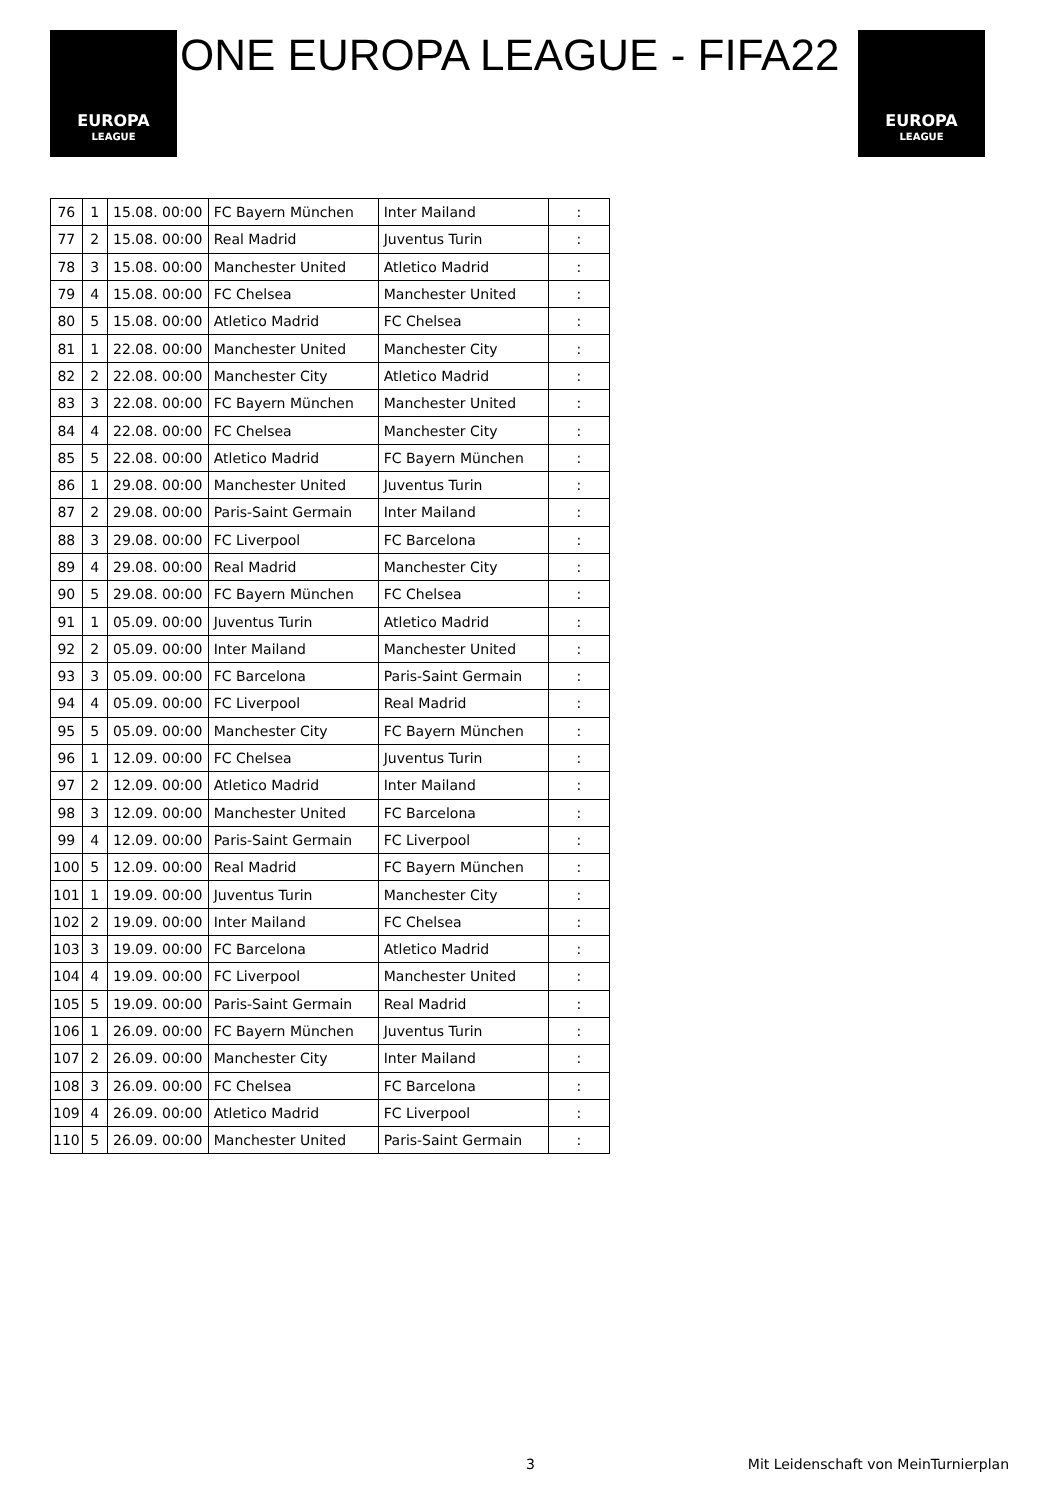EUROPA
LEAGUE
ONE EUROPA LEAGUE - FIFA22
EUROPA
LEAGUE
| 76 | 1 | 15.08. 00:00 | FC Bayern München | Inter Mailand | : |
| 77 | 2 | 15.08. 00:00 | Real Madrid | Juventus Turin | : |
| 78 | 3 | 15.08. 00:00 | Manchester United | Atletico Madrid | : |
| 79 | 4 | 15.08. 00:00 | FC Chelsea | Manchester United | : |
| 80 | 5 | 15.08. 00:00 | Atletico Madrid | FC Chelsea | : |
| 81 | 1 | 22.08. 00:00 | Manchester United | Manchester City | : |
| 82 | 2 | 22.08. 00:00 | Manchester City | Atletico Madrid | : |
| 83 | 3 | 22.08. 00:00 | FC Bayern München | Manchester United | : |
| 84 | 4 | 22.08. 00:00 | FC Chelsea | Manchester City | : |
| 85 | 5 | 22.08. 00:00 | Atletico Madrid | FC Bayern München | : |
| 86 | 1 | 29.08. 00:00 | Manchester United | Juventus Turin | : |
| 87 | 2 | 29.08. 00:00 | Paris-Saint Germain | Inter Mailand | : |
| 88 | 3 | 29.08. 00:00 | FC Liverpool | FC Barcelona | : |
| 89 | 4 | 29.08. 00:00 | Real Madrid | Manchester City | : |
| 90 | 5 | 29.08. 00:00 | FC Bayern München | FC Chelsea | : |
| 91 | 1 | 05.09. 00:00 | Juventus Turin | Atletico Madrid | : |
| 92 | 2 | 05.09. 00:00 | Inter Mailand | Manchester United | : |
| 93 | 3 | 05.09. 00:00 | FC Barcelona | Paris-Saint Germain | : |
| 94 | 4 | 05.09. 00:00 | FC Liverpool | Real Madrid | : |
| 95 | 5 | 05.09. 00:00 | Manchester City | FC Bayern München | : |
| 96 | 1 | 12.09. 00:00 | FC Chelsea | Juventus Turin | : |
| 97 | 2 | 12.09. 00:00 | Atletico Madrid | Inter Mailand | : |
| 98 | 3 | 12.09. 00:00 | Manchester United | FC Barcelona | : |
| 99 | 4 | 12.09. 00:00 | Paris-Saint Germain | FC Liverpool | : |
| 100 | 5 | 12.09. 00:00 | Real Madrid | FC Bayern München | : |
| 101 | 1 | 19.09. 00:00 | Juventus Turin | Manchester City | : |
| 102 | 2 | 19.09. 00:00 | Inter Mailand | FC Chelsea | : |
| 103 | 3 | 19.09. 00:00 | FC Barcelona | Atletico Madrid | : |
| 104 | 4 | 19.09. 00:00 | FC Liverpool | Manchester United | : |
| 105 | 5 | 19.09. 00:00 | Paris-Saint Germain | Real Madrid | : |
| 106 | 1 | 26.09. 00:00 | FC Bayern München | Juventus Turin | : |
| 107 | 2 | 26.09. 00:00 | Manchester City | Inter Mailand | : |
| 108 | 3 | 26.09. 00:00 | FC Chelsea | FC Barcelona | : |
| 109 | 4 | 26.09. 00:00 | Atletico Madrid | FC Liverpool | : |
| 110 | 5 | 26.09. 00:00 | Manchester United | Paris-Saint Germain | : |
3
Mit Leidenschaft von MeinTurnierplan